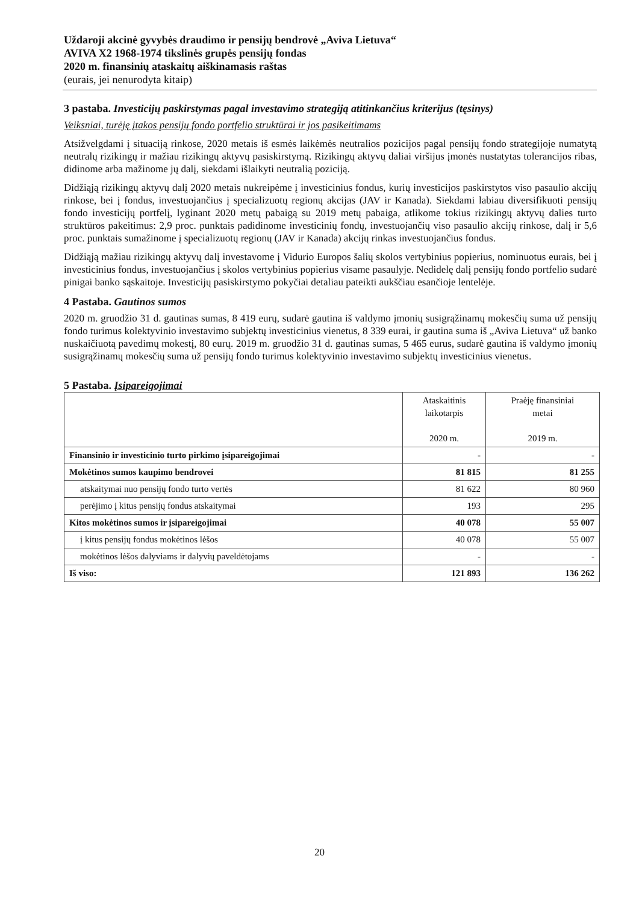Uždaroji akcinė gyvybės draudimo ir pensijų bendrovė „Aviva Lietuva“
AVIVA X2 1968-1974 tikslinės grupės pensijų fondas
2020 m. finansinių ataskaitų aiškinamasis raštas
(eurais, jei nenurodyta kitaip)
3 pastaba. Investicijų paskirstymas pagal investavimo strategiją atitinkančius kriterijus (tęsinys)
Veiksniai, turėję įtakos pensijų fondo portfelio struktūrai ir jos pasikeitimams
Atsižvelgdami į situaciją rinkose, 2020 metais iš esmės laikėmės neutralios pozicijos pagal pensijų fondo strategijoje numatytą neutralų rizikingų ir mažiau rizikingų aktyvų pasiskirstymą. Rizikingų aktyvų daliai viršijus įmonės nustatytas tolerancijos ribas, didinome arba mažinome jų dalį, siekdami išlaikyti neutralią poziciją.
Didžiąją rizikingų aktyvų dalį 2020 metais nukreipėme į investicinius fondus, kurių investicijos paskirstytos viso pasaulio akcijų rinkose, bei į fondus, investuojančius į specializuotų regionų akcijas (JAV ir Kanada). Siekdami labiau diversifikuoti pensijų fondo investicijų portfelį, lyginant 2020 metų pabaigą su 2019 metų pabaiga, atlikome tokius rizikingų aktyvų dalies turto struktūros pakeitimus: 2,9 proc. punktais padidinome investicinių fondų, investuojančių viso pasaulio akcijų rinkose, dalį ir 5,6 proc. punktais sumažinome į specializuotų regionų (JAV ir Kanada) akcijų rinkas investuojančius fondus.
Didžiąją mažiau rizikingų aktyvų dalį investavome į Vidurio Europos šalių skolos vertybinius popierius, nominuotus eurais, bei į investicinius fondus, investuojančius į skolos vertybinius popierius visame pasaulyje. Nedidelę dalį pensijų fondo portfelio sudarė pinigai banko sąskaitoje. Investicijų pasiskirstymo pokyčiai detaliau pateikti aukščiau esančioje lentelėje.
4 Pastaba. Gautinos sumos
2020 m. gruodžio 31 d. gautinas sumas, 8 419 eurų, sudarė gautina iš valdymo įmonių susigrąžinamų mokesčių suma už pensijų fondo turimus kolektyvinio investavimo subjektų investicinius vienetus, 8 339 eurai, ir gautina suma iš „Aviva Lietuva“ už banko nuskaičiuotą pavedimų mokestį, 80 eurų. 2019 m. gruodžio 31 d. gautinas sumas, 5 465 eurus, sudarė gautina iš valdymo įmonių susigrąžinamų mokesčių suma už pensijų fondo turimus kolektyvinio investavimo subjektų investicinius vienetus.
5 Pastaba. Įsipareigojimai
| | Ataskaitinis laikotarpis 2020 m. | Praėję finansiniai metai 2019 m. |
| --- | --- | --- |
| Finansinio ir investicinio turto pirkimo įsipareigojimai | - | - |
| Mokėtinos sumos kaupimo bendrovei | 81 815 | 81 255 |
| atskaitymai nuo pensijų fondo turto vertės | 81 622 | 80 960 |
| perėjimo į kitus pensijų fondus atskaitymai | 193 | 295 |
| Kitos mokėtinos sumos ir įsipareigojimai | 40 078 | 55 007 |
| į kitus pensijų fondus mokėtinos lėšos | 40 078 | 55 007 |
| mokėtinos lėšos dalyviams ir dalyvių paveldėtojams | - | - |
| Iš viso: | 121 893 | 136 262 |
20